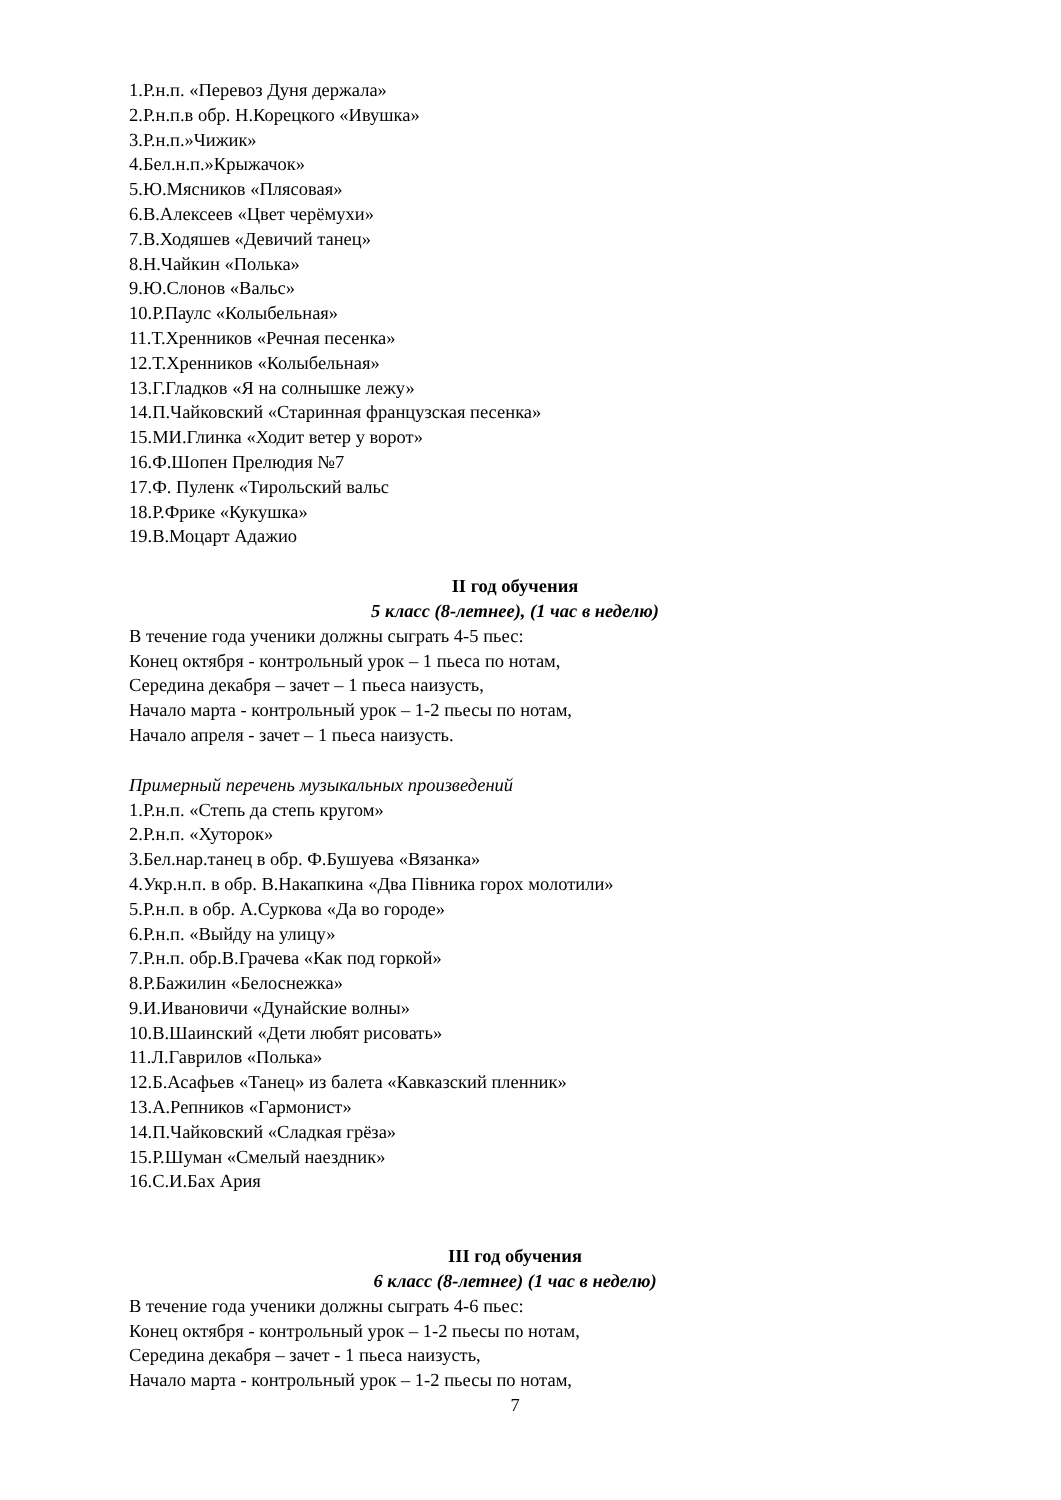1.Р.н.п. «Перевоз Дуня держала»
2.Р.н.п.в обр. Н.Корецкого «Ивушка»
3.Р.н.п.»Чижик»
4.Бел.н.п.»Крыжачок»
5.Ю.Мясников «Плясовая»
6.В.Алексеев «Цвет черёмухи»
7.В.Ходяшев «Девичий танец»
8.Н.Чайкин «Полька»
9.Ю.Слонов «Вальс»
10.Р.Паулс «Колыбельная»
11.Т.Хренников «Речная песенка»
12.Т.Хренников «Колыбельная»
13.Г.Гладков «Я на солнышке лежу»
14.П.Чайковский «Старинная французская песенка»
15.МИ.Глинка «Ходит ветер у ворот»
16.Ф.Шопен Прелюдия №7
17.Ф. Пуленк «Тирольский вальс
18.Р.Фрике «Кукушка»
19.В.Моцарт Адажио
II год обучения
5 класс (8-летнее), (1 час в неделю)
В течение года ученики должны сыграть 4-5 пьес:
Конец октября - контрольный урок – 1 пьеса по нотам,
Середина декабря – зачет – 1 пьеса наизусть,
Начало марта - контрольный урок – 1-2 пьесы по нотам,
Начало апреля - зачет – 1 пьеса наизусть.
Примерный перечень музыкальных произведений
1.Р.н.п. «Степь да степь кругом»
2.Р.н.п. «Хуторок»
3.Бел.нар.танец в обр. Ф.Бушуева «Вязанка»
4.Укр.н.п. в обр. В.Накапкина «Два Півника горох молотили»
5.Р.н.п. в обр. А.Суркова «Да во городе»
6.Р.н.п. «Выйду на улицу»
7.Р.н.п. обр.В.Грачева «Как под горкой»
8.Р.Бажилин «Белоснежка»
9.И.Ивановичи «Дунайские волны»
10.В.Шаинский «Дети любят рисовать»
11.Л.Гаврилов «Полька»
12.Б.Асафьев «Танец» из балета «Кавказский пленник»
13.А.Репников «Гармонист»
14.П.Чайковский «Сладкая грёза»
15.Р.Шуман «Смелый наездник»
16.С.И.Бах Ария
III год обучения
6 класс (8-летнее) (1 час в неделю)
В течение года ученики должны сыграть 4-6 пьес:
Конец октября - контрольный урок – 1-2 пьесы по нотам,
Середина декабря – зачет - 1 пьеса наизусть,
Начало марта - контрольный урок – 1-2 пьесы по нотам,
7